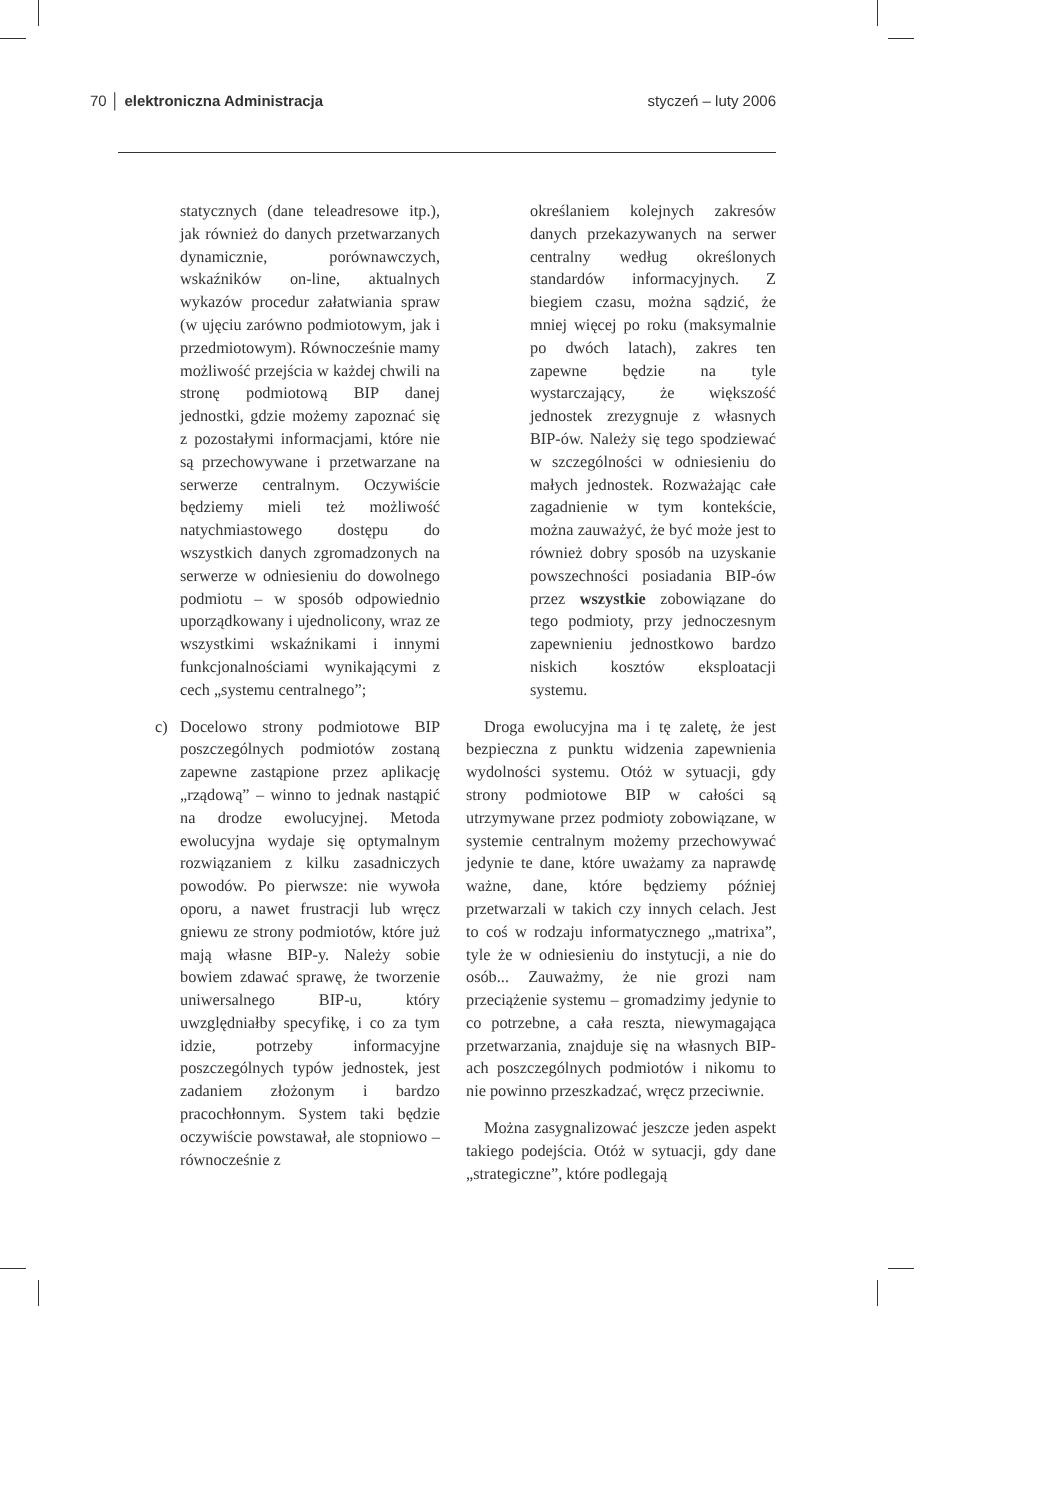70 │ elektroniczna Administracja
styczeń – luty 2006
statycznych (dane teleadresowe itp.), jak również do danych przetwarzanych dynamicznie, porównawczych, wskaźników on-line, aktualnych wykazów procedur załatwiania spraw (w ujęciu zarówno podmiotowym, jak i przedmiotowym). Równocześnie mamy możliwość przejścia w każdej chwili na stronę podmiotową BIP danej jednostki, gdzie możemy zapoznać się z pozostałymi informacjami, które nie są przechowywane i przetwarzane na serwerze centralnym. Oczywiście będziemy mieli też możliwość natychmiastowego dostępu do wszystkich danych zgromadzonych na serwerze w odniesieniu do dowolnego podmiotu – w sposób odpowiednio uporządkowany i ujednolicony, wraz ze wszystkimi wskaźnikami i innymi funkcjonalnościami wynikającymi z cech „systemu centralnego”;
c) Docelowo strony podmiotowe BIP poszczególnych podmiotów zostaną zapewne zastąpione przez aplikację „rządową” – winno to jednak nastąpić na drodze ewolucyjnej. Metoda ewolucyjna wydaje się optymalnym rozwiązaniem z kilku zasadniczych powodów. Po pierwsze: nie wywoła oporu, a nawet frustracji lub wręcz gniewu ze strony podmiotów, które już mają własne BIP-y. Należy sobie bowiem zdawać sprawę, że tworzenie uniwersalnego BIP-u, który uwzględniałby specyfikę, i co za tym idzie, potrzeby informacyjne poszczególnych typów jednostek, jest zadaniem złożonym i bardzo pracochłonnym. System taki będzie oczywiście powstawał, ale stopniowo – równocześnie z
określaniem kolejnych zakresów danych przekazywanych na serwer centralny według określonych standardów informacyjnych. Z biegiem czasu, można sądzić, że mniej więcej po roku (maksymalnie po dwóch latach), zakres ten zapewne będzie na tyle wystarczający, że większość jednostek zrezygnuje z własnych BIP-ów. Należy się tego spodziewać w szczególności w odniesieniu do małych jednostek. Rozważając całe zagadnienie w tym kontekście, można zauważyć, że być może jest to również dobry sposób na uzyskanie powszechności posiadania BIP-ów przez wszystkie zobowiązane do tego podmioty, przy jednoczesnym zapewnieniu jednostkowo bardzo niskich kosztów eksploatacji systemu.
Droga ewolucyjna ma i tę zaletę, że jest bezpieczna z punktu widzenia zapewnienia wydolności systemu. Otóż w sytuacji, gdy strony podmiotowe BIP w całości są utrzymywane przez podmioty zobowiązane, w systemie centralnym możemy przechowywać jedynie te dane, które uważamy za naprawdę ważne, dane, które będziemy później przetwarzali w takich czy innych celach. Jest to coś w rodzaju informatycznego „matrixa”, tyle że w odniesieniu do instytucji, a nie do osób... Zauważmy, że nie grozi nam przeciążenie systemu – gromadzimy jedynie to co potrzebne, a cała reszta, niewymagająca przetwarzania, znajduje się na własnych BIP-ach poszczególnych podmiotów i nikomu to nie powinno przeszkadzać, wręcz przeciwnie.
Można zasygnalizować jeszcze jeden aspekt takiego podejścia. Otóż w sytuacji, gdy dane „strategiczne”, które podlegają